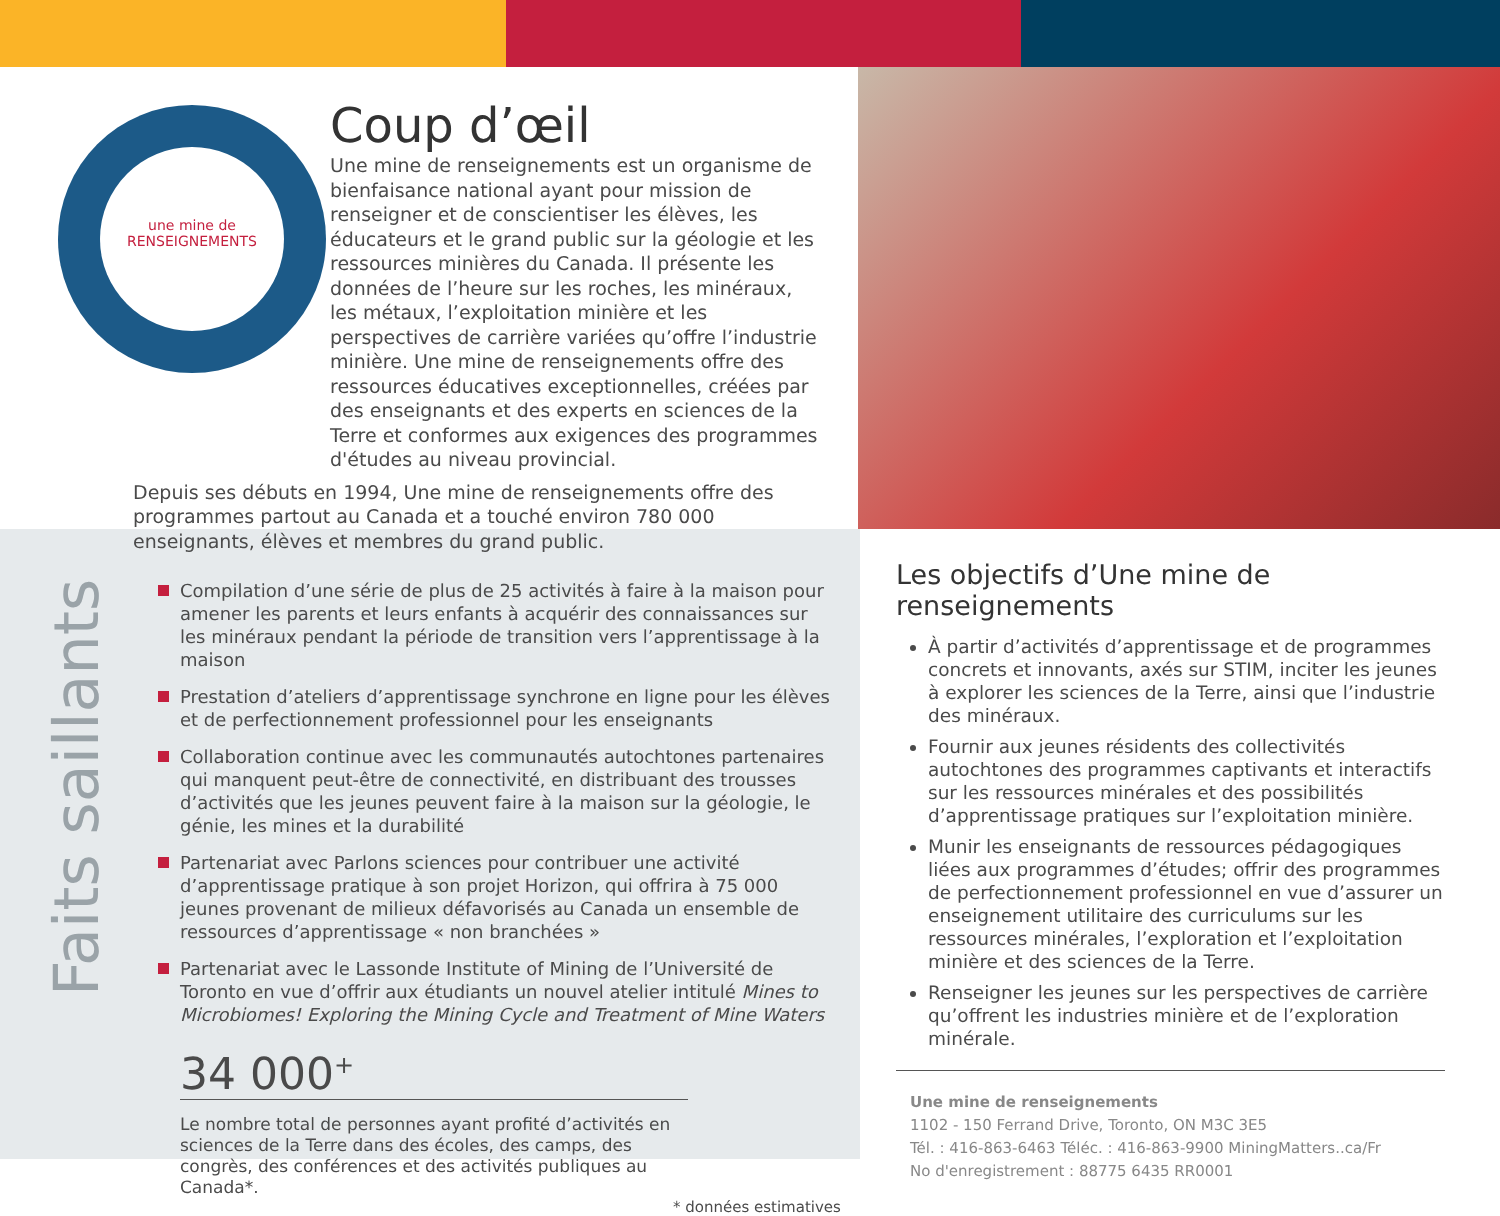une mine de
RENSEIGNEMENTS
Coup d’œil
Une mine de renseignements est un organisme de bienfaisance national ayant pour mission de renseigner et de conscientiser les élèves, les éducateurs et le grand public sur la géologie et les ressources minières du Canada. Il présente les données de l’heure sur les roches, les minéraux, les métaux, l’exploitation minière et les perspectives de carrière variées qu’offre l’industrie minière. Une mine de renseignements offre des ressources éducatives exceptionnelles, créées par des enseignants et des experts en sciences de la Terre et conformes aux exigences des programmes d'études au niveau provincial.
Depuis ses débuts en 1994, Une mine de renseignements offre des programmes partout au Canada et a touché environ 780 000 enseignants, élèves et membres du grand public.
Faits saillants
Compilation d’une série de plus de 25 activités à faire à la maison pour amener les parents et leurs enfants à acquérir des connaissances sur les minéraux pendant la période de transition vers l’apprentissage à la maison
Prestation d’ateliers d’apprentissage synchrone en ligne pour les élèves et de perfectionnement professionnel pour les enseignants
Collaboration continue avec les communautés autochtones partenaires qui manquent peut-être de connectivité, en distribuant des trousses d’activités que les jeunes peuvent faire à la maison sur la géologie, le génie, les mines et la durabilité
Partenariat avec Parlons sciences pour contribuer une activité d’apprentissage pratique à son projet Horizon, qui offrira à 75 000 jeunes provenant de milieux défavorisés au Canada un ensemble de ressources d’apprentissage « non branchées »
Partenariat avec le Lassonde Institute of Mining de l’Université de Toronto en vue d’offrir aux étudiants un nouvel atelier intitulé Mines to Microbiomes! Exploring the Mining Cycle and Treatment of Mine Waters
34 000<sup>+</sup>
Le nombre total de personnes ayant profité d’activités en sciences de la Terre dans des écoles, des camps, des congrès, des conférences et des activités publiques au Canada*.
* données estimatives
Les objectifs d’Une mine de renseignements
À partir d’activités d’apprentissage et de programmes concrets et innovants, axés sur STIM, inciter les jeunes à explorer les sciences de la Terre, ainsi que l’industrie des minéraux.
Fournir aux jeunes résidents des collectivités autochtones des programmes captivants et interactifs sur les ressources minérales et des possibilités d’apprentissage pratiques sur l’exploitation minière.
Munir les enseignants de ressources pédagogiques liées aux programmes d’études; offrir des programmes de perfectionnement professionnel en vue d’assurer un enseignement utilitaire des curriculums sur les ressources minérales, l’exploration et l’exploitation minière et des sciences de la Terre.
Renseigner les jeunes sur les perspectives de carrière qu’offrent les industries minière et de l’exploration minérale.
Une mine de renseignements
1102 - 150 Ferrand Drive, Toronto, ON M3C 3E5
Tél. : 416-863-6463 Téléc. : 416-863-9900 MiningMatters..ca/Fr
No d'enregistrement : 88775 6435 RR0001